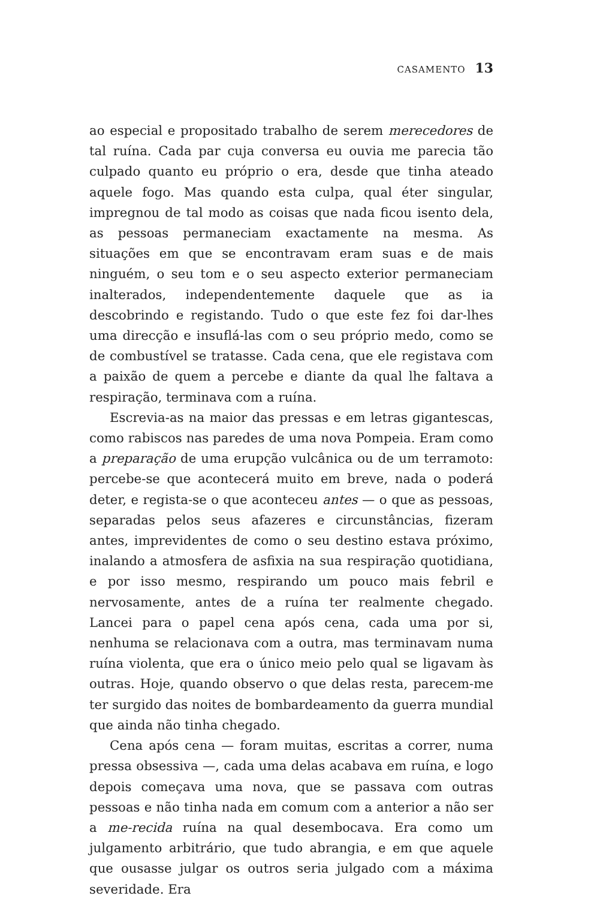CASAMENTO 13
ao especial e propositado trabalho de serem merecedores de tal ruína. Cada par cuja conversa eu ouvia me parecia tão culpado quanto eu próprio o era, desde que tinha ateado aquele fogo. Mas quando esta culpa, qual éter singular, impregnou de tal modo as coisas que nada ficou isento dela, as pessoas permaneciam exactamente na mesma. As situações em que se encontravam eram suas e de mais ninguém, o seu tom e o seu aspecto exterior permaneciam inalterados, independentemente daquele que as ia descobrindo e registando. Tudo o que este fez foi dar-lhes uma direcção e insuflá-las com o seu próprio medo, como se de combustível se tratasse. Cada cena, que ele registava com a paixão de quem a percebe e diante da qual lhe faltava a respiração, terminava com a ruína.
Escrevia-as na maior das pressas e em letras gigantescas, como rabiscos nas paredes de uma nova Pompeia. Eram como a preparação de uma erupção vulcânica ou de um terramoto: percebe-se que acontecerá muito em breve, nada o poderá deter, e regista-se o que aconteceu antes — o que as pessoas, separadas pelos seus afazeres e circunstâncias, fizeram antes, imprevidentes de como o seu destino estava próximo, inalando a atmosfera de asfixia na sua respiração quotidiana, e por isso mesmo, respirando um pouco mais febril e nervosamente, antes de a ruína ter realmente chegado. Lancei para o papel cena após cena, cada uma por si, nenhuma se relacionava com a outra, mas terminavam numa ruína violenta, que era o único meio pelo qual se ligavam às outras. Hoje, quando observo o que delas resta, parecem-me ter surgido das noites de bombardeamento da guerra mundial que ainda não tinha chegado.
Cena após cena — foram muitas, escritas a correr, numa pressa obsessiva —, cada uma delas acabava em ruína, e logo depois começava uma nova, que se passava com outras pessoas e não tinha nada em comum com a anterior a não ser a me-recida ruína na qual desembocava. Era como um julgamento arbitrário, que tudo abrangia, e em que aquele que ousasse julgar os outros seria julgado com a máxima severidade. Era